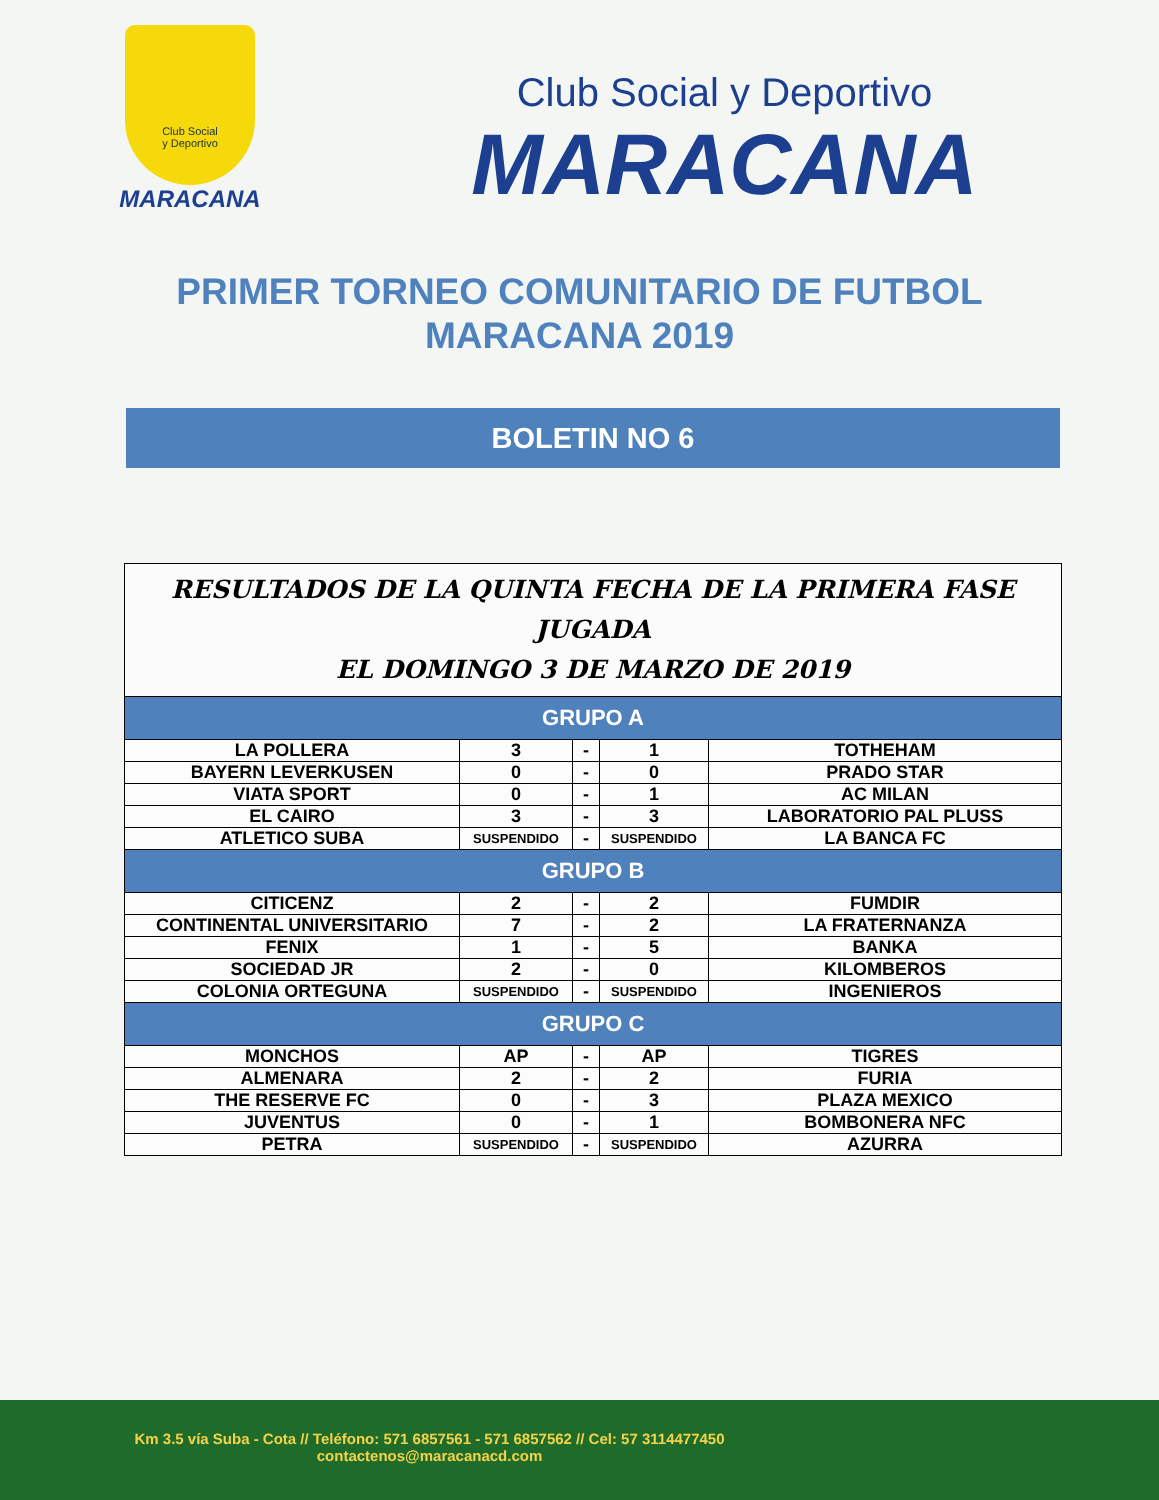Club Social
y Deportivo
MARACANA
Club Social y Deportivo
MARACANA
PRIMER TORNEO COMUNITARIO DE FUTBOL
MARACANA 2019
BOLETIN NO 6
| RESULTADOS DE LA QUINTA FECHA DE LA PRIMERA FASE JUGADA EL DOMINGO 3 DE MARZO DE 2019 | | | | |
| GRUPO A | | | | |
| LA POLLERA | 3 | - | 1 | TOTHEHAM |
| BAYERN LEVERKUSEN | 0 | - | 0 | PRADO STAR |
| VIATA SPORT | 0 | - | 1 | AC MILAN |
| EL CAIRO | 3 | - | 3 | LABORATORIO PAL PLUSS |
| ATLETICO SUBA | SUSPENDIDO | - | SUSPENDIDO | LA BANCA FC |
| GRUPO B | | | | |
| CITICENZ | 2 | - | 2 | FUMDIR |
| CONTINENTAL UNIVERSITARIO | 7 | - | 2 | LA FRATERNANZA |
| FENIX | 1 | - | 5 | BANKA |
| SOCIEDAD JR | 2 | - | 0 | KILOMBEROS |
| COLONIA ORTEGUNA | SUSPENDIDO | - | SUSPENDIDO | INGENIEROS |
| GRUPO C | | | | |
| MONCHOS | AP | - | AP | TIGRES |
| ALMENARA | 2 | - | 2 | FURIA |
| THE RESERVE FC | 0 | - | 3 | PLAZA MEXICO |
| JUVENTUS | 0 | - | 1 | BOMBONERA NFC |
| PETRA | SUSPENDIDO | - | SUSPENDIDO | AZURRA |
Km 3.5 vía Suba - Cota // Teléfono: 571 6857561 - 571 6857562 // Cel: 57 3114477450
contactenos@maracanacd.com